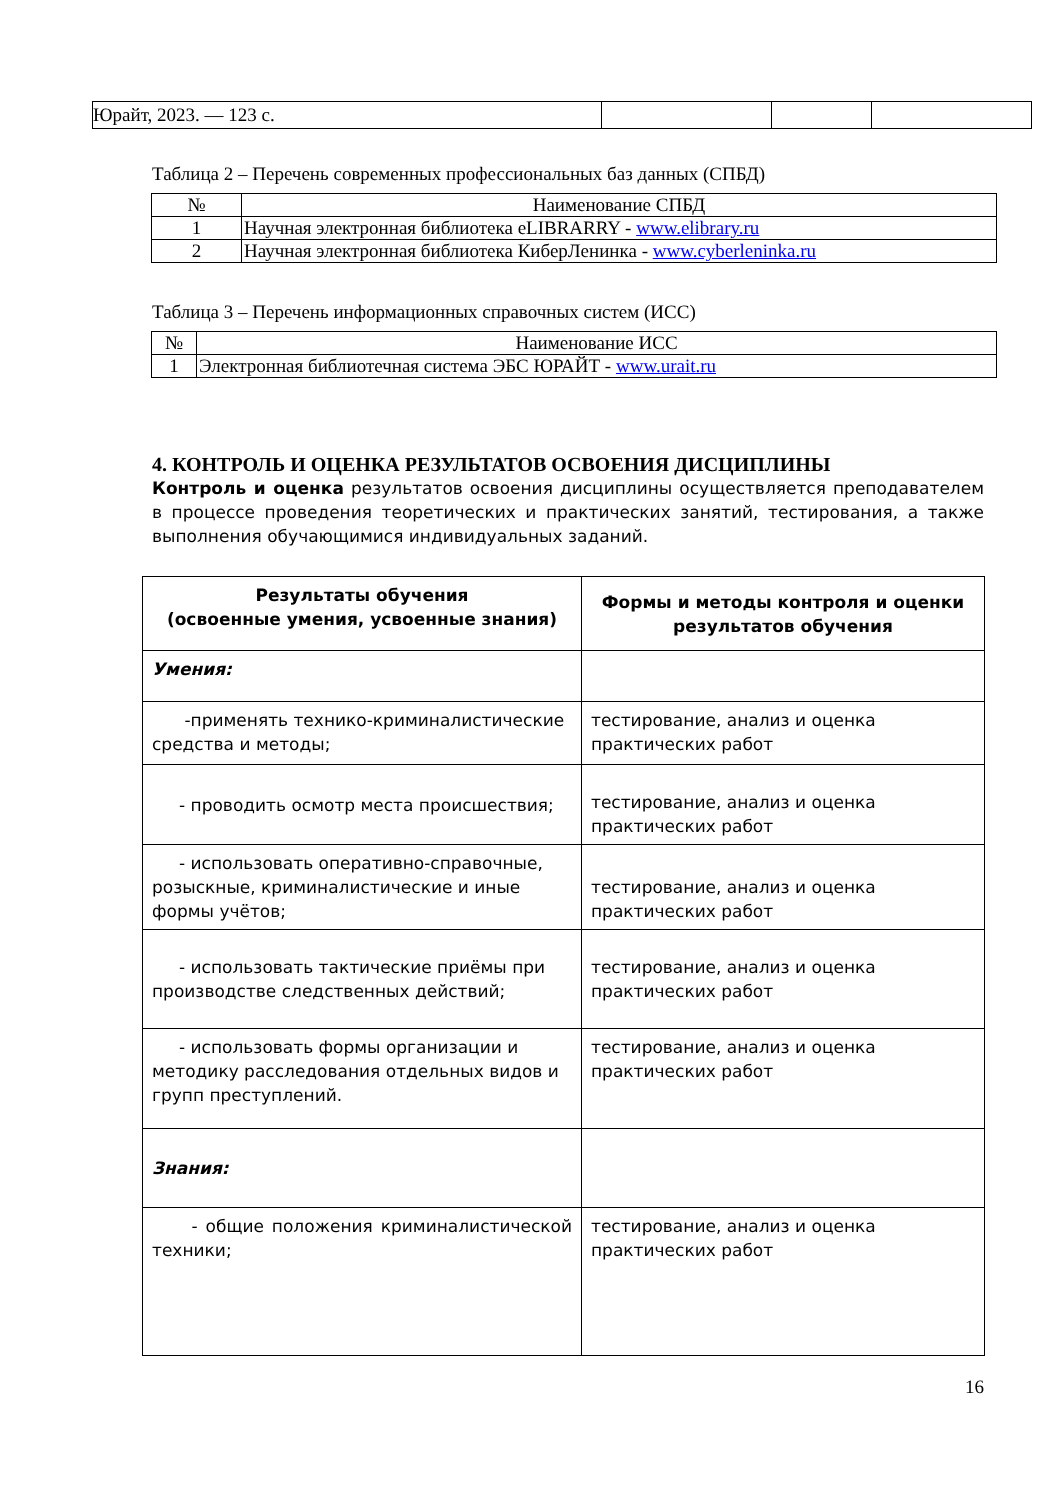| Юрайт, 2023. — 123 с. | | | |
Таблица 2 – Перечень современных профессиональных баз данных (СПБД)
| № | Наименование СПБД |
| --- | --- |
| 1 | Научная электронная библиотека eLIBRARRY - www.elibrary.ru |
| 2 | Научная электронная библиотека КиберЛенинка - www.cyberleninka.ru |
Таблица 3 – Перечень информационных справочных систем (ИСС)
| № | Наименование ИСС |
| --- | --- |
| 1 | Электронная библиотечная система ЭБС ЮРАЙТ - www.urait.ru |
4. КОНТРОЛЬ И ОЦЕНКА РЕЗУЛЬТАТОВ ОСВОЕНИЯ ДИСЦИПЛИНЫ
Контроль и оценка результатов освоения дисциплины осуществляется преподавателем в процессе проведения теоретических и практических занятий, тестирования, а также выполнения обучающимися индивидуальных заданий.
| Результаты обучения (освоенные умения, усвоенные знания) | Формы и методы контроля и оценки результатов обучения |
| --- | --- |
| Умения: | |
| -применять технико-криминалистические средства и методы; | тестирование, анализ и оценка практических работ |
| - проводить осмотр места происшествия; | тестирование, анализ и оценка практических работ |
| - использовать оперативно-справочные, розыскные, криминалистические и иные формы учётов; | тестирование, анализ и оценка практических работ |
| - использовать тактические приёмы при производстве следственных действий; | тестирование, анализ и оценка практических работ |
| - использовать формы организации и методику расследования отдельных видов и групп преступлений. | тестирование, анализ и оценка практических работ |
| Знания: | |
| - общие положения криминалистической техники; | тестирование, анализ и оценка практических работ |
16